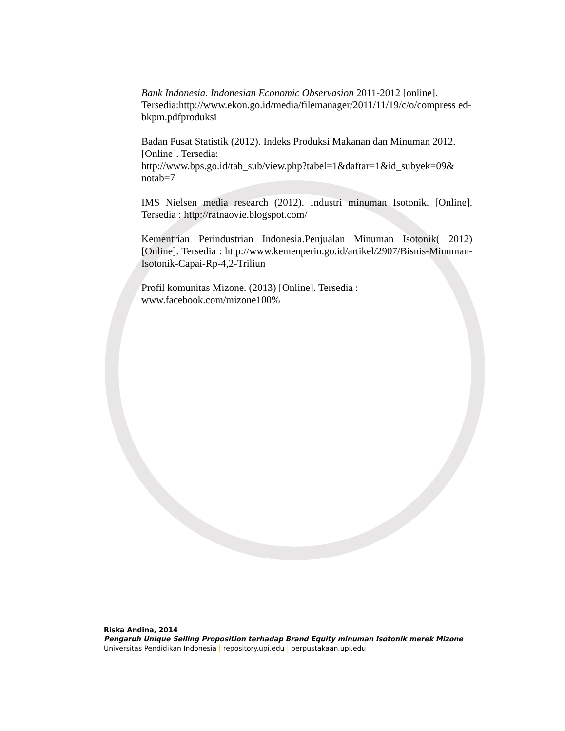Bank Indonesia. Indonesian Economic Observasion 2011-2012 [online]. Tersedia:http://www.ekon.go.id/media/filemanager/2011/11/19/c/o/compress ed-bkpm.pdfproduksi
Badan Pusat Statistik (2012). Indeks Produksi Makanan dan Minuman 2012. [Online]. Tersedia:
http://www.bps.go.id/tab_sub/view.php?tabel=1&daftar=1&id_subyek=09& notab=7
IMS Nielsen media research (2012). Industri minuman Isotonik. [Online]. Tersedia : http://ratnaovie.blogspot.com/
Kementrian Perindustrian Indonesia.Penjualan Minuman Isotonik( 2012) [Online]. Tersedia : http://www.kemenperin.go.id/artikel/2907/Bisnis-Minuman-Isotonik-Capai-Rp-4,2-Triliun
Profil komunitas Mizone. (2013) [Online]. Tersedia :
www.facebook.com/mizone100%
Riska Andina, 2014
Pengaruh Unique Selling Proposition terhadap Brand Equity minuman Isotonik merek Mizone
Universitas Pendidikan Indonesia | repository.upi.edu | perpustakaan.upi.edu